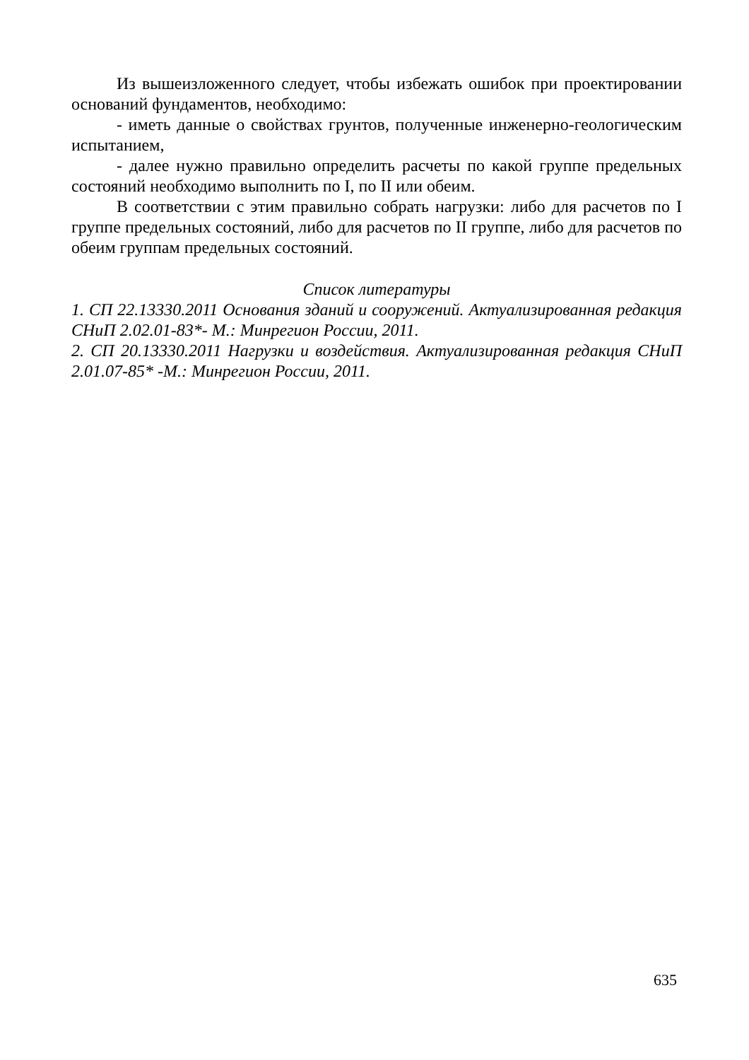Из вышеизложенного следует, чтобы избежать ошибок при проектировании оснований фундаментов, необходимо:
- иметь данные о свойствах грунтов, полученные инженерно-геологическим испытанием,
- далее нужно правильно определить расчеты по какой группе предельных состояний необходимо выполнить по I, по II или обеим.
В соответствии с этим правильно собрать нагрузки: либо для расчетов по I группе предельных состояний, либо для расчетов по II группе, либо для расчетов по обеим группам предельных состояний.
Список литературы
1. СП 22.13330.2011 Основания зданий и сооружений. Актуализированная редакция СНиП 2.02.01-83*- М.: Минрегион России, 2011.
2. СП 20.13330.2011 Нагрузки и воздействия. Актуализированная редакция СНиП 2.01.07-85* -М.: Минрегион России, 2011.
635